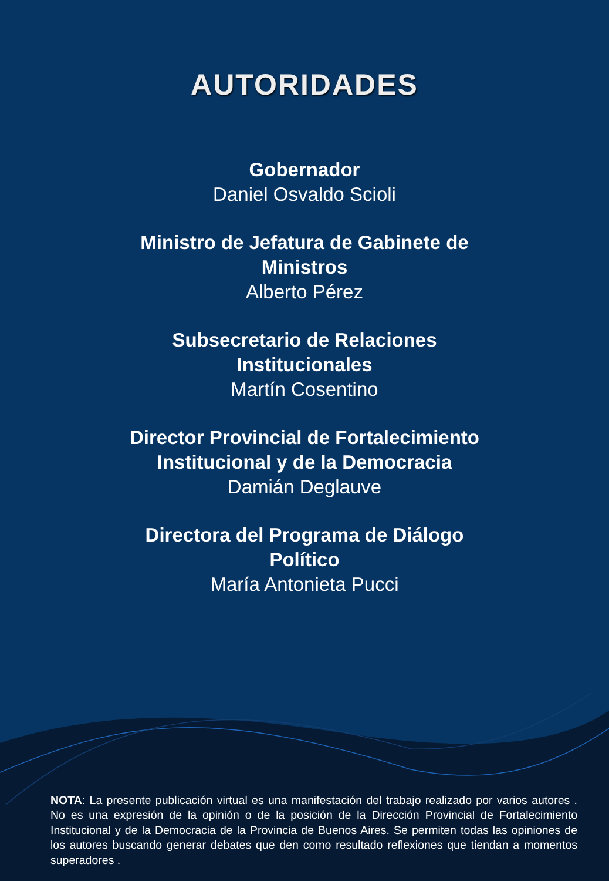AUTORIDADES
Gobernador
Daniel Osvaldo Scioli
Ministro de Jefatura de Gabinete de
Ministros
Alberto Pérez
Subsecretario de Relaciones
Institucionales
Martín Cosentino
Director Provincial de Fortalecimiento
Institucional y de la Democracia
Damián Deglauve
Directora del Programa de Diálogo
Político
María Antonieta Pucci
NOTA: La presente publicación virtual es una manifestación del trabajo realizado por varios autores . No es una expresión de la opinión o de la posición de la Dirección Provincial de Fortalecimiento Institucional y de la Democracia de la Provincia de Buenos Aires. Se permiten todas las opiniones de los autores buscando generar debates que den como resultado reflexiones que tiendan a momentos superadores .